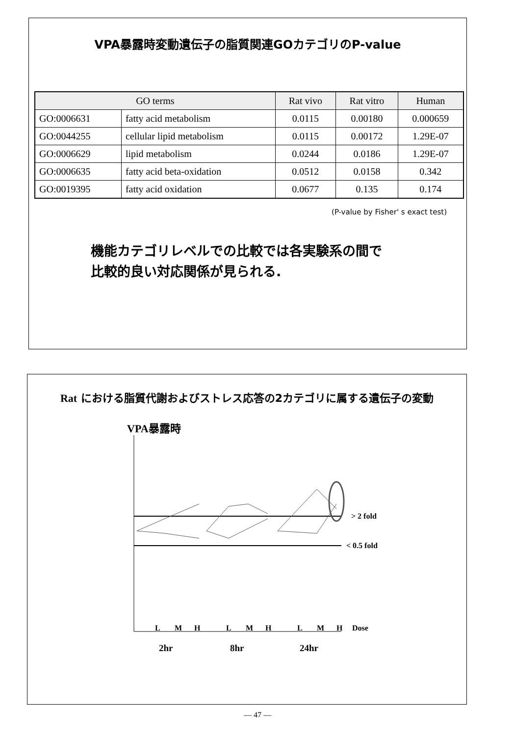VPA暴露時変動遺伝子の脂質関連GOカテゴリのP-value
| GO terms | | Rat vivo | Rat vitro | Human |
| --- | --- | --- | --- | --- |
| GO:0006631 | fatty acid metabolism | 0.0115 | 0.00180 | 0.000659 |
| GO:0044255 | cellular lipid metabolism | 0.0115 | 0.00172 | 1.29E-07 |
| GO:0006629 | lipid metabolism | 0.0244 | 0.0186 | 1.29E-07 |
| GO:0006635 | fatty acid beta-oxidation | 0.0512 | 0.0158 | 0.342 |
| GO:0019395 | fatty acid oxidation | 0.0677 | 0.135 | 0.174 |
(P-value by Fisher' s exact test)
機能カテゴリレベルでの比較では各実験系の間で
比較的良い対応関係が見られる.
Rat における脂質代謝およびストレス応答の2カテゴリに属する遺伝子の変動
VPA暴露時
> 2 fold
< 0.5 fold
L
M
H
L
M
H
L
M
H
Dose
2hr
8hr
24hr
— 47 —